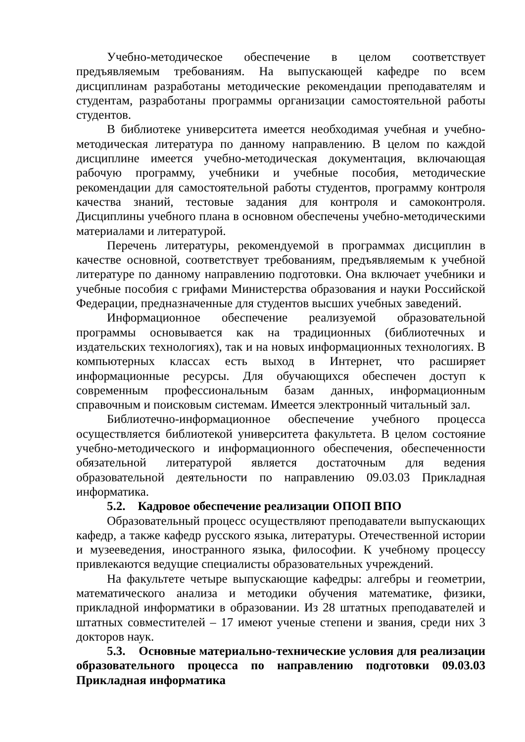Учебно-методическое обеспечение в целом соответствует предъявляемым требованиям. На выпускающей кафедре по всем дисциплинам разработаны методические рекомендации преподавателям и студентам, разработаны программы организации самостоятельной работы студентов.
В библиотеке университета имеется необходимая учебная и учебно-методическая литература по данному направлению. В целом по каждой дисциплине имеется учебно-методическая документация, включающая рабочую программу, учебники и учебные пособия, методические рекомендации для самостоятельной работы студентов, программу контроля качества знаний, тестовые задания для контроля и самоконтроля. Дисциплины учебного плана в основном обеспечены учебно-методическими материалами и литературой.
Перечень литературы, рекомендуемой в программах дисциплин в качестве основной, соответствует требованиям, предъявляемым к учебной литературе по данному направлению подготовки. Она включает учебники и учебные пособия с грифами Министерства образования и науки Российской Федерации, предназначенные для студентов высших учебных заведений.
Информационное обеспечение реализуемой образовательной программы основывается как на традиционных (библиотечных и издательских технологиях), так и на новых информационных технологиях. В компьютерных классах есть выход в Интернет, что расширяет информационные ресурсы. Для обучающихся обеспечен доступ к современным профессиональным базам данных, информационным справочным и поисковым системам. Имеется электронный читальный зал.
Библиотечно-информационное обеспечение учебного процесса осуществляется библиотекой университета факультета. В целом состояние учебно-методического и информационного обеспечения, обеспеченности обязательной литературой является достаточным для ведения образовательной деятельности по направлению 09.03.03 Прикладная информатика.
5.2. Кадровое обеспечение реализации ОПОП ВПО
Образовательный процесс осуществляют преподаватели выпускающих кафедр, а также кафедр русского языка, литературы. Отечественной истории и музееведения, иностранного языка, философии. К учебному процессу привлекаются ведущие специалисты образовательных учреждений.
На факультете четыре выпускающие кафедры: алгебры и геометрии, математического анализа и методики обучения математике, физики, прикладной информатики в образовании. Из 28 штатных преподавателей и штатных совместителей – 17 имеют ученые степени и звания, среди них 3 докторов наук.
5.3. Основные материально-технические условия для реализации образовательного процесса по направлению подготовки 09.03.03 Прикладная информатика